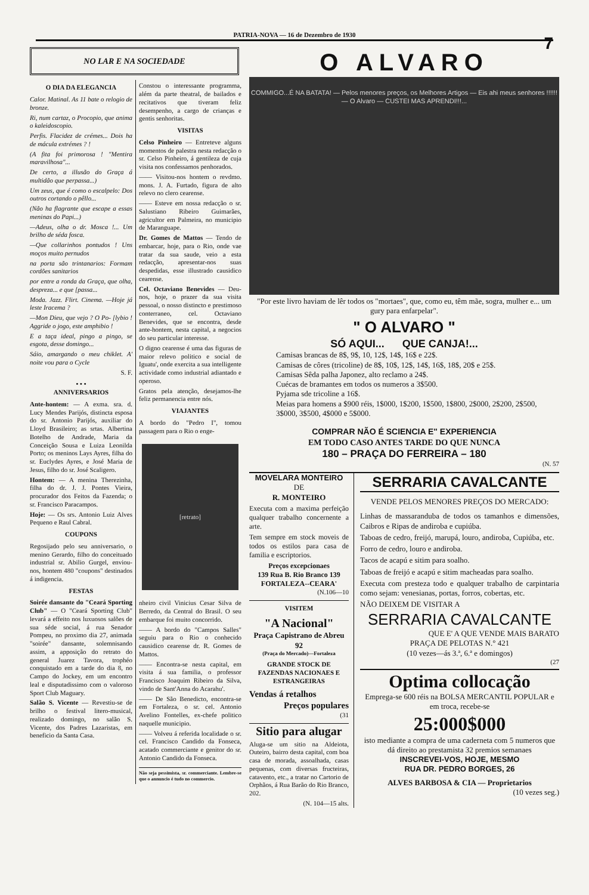PATRIA-NOVA — 16 de Dezembro de 1930
7
NO LAR E NA SOCIEDADE
O DIA DA ELEGANCIA
Calor. Matinal. As 11 bate o relogio de bronze.
Ri, num cartaz, o Procopio, que anima o kaleidoscopio.
Perfis. Flacidez de crémes... Dois ha de mácula extrémes ? !
(A fita foi primorosa ! "Mentira maravilhosa"...
De certo, a illusão do Graça á multidão que perpassa...)
Um zeus, que é como o escalpelo: Dos outros cortando o pêllo...
(Não ha flagrante que escape a essas meninas do Papi...)
—Adeus, olha o dr. Mosca !... Um brilho de séda fosca.
—Que collarinhos pontudos ! Uns moços muito pernudos
na porta são trintanarios: Formam cordões sanitarios
por entre a ronda da Graça, que olha, despreza... e que [passa...
Moda. Jazz. Flirt. Cinema. —Hoje já leste Iracema ?
—Mon Dieu, que vejo ? O Po- [lybio ! Aggride o jogo, este amphibio !
E a taça ideal, pingo a pingo, se esgota, desse domingo...
Sáio, amargando o meu chiklet. A' noite vou para o Cycle
S. F.
• • •
ANNIVERSARIOS
Ante-hontem: — A exma. sra. d. Lucy Mendes Parijós, distincta esposa do sr. Antonio Parijós, auxiliar do Lloyd Brasileiro; as srtas. Albertina Botelho de Andrade, Maria da Conceição Sousa e Luiza Leonilda Porto; os meninos Lays Ayres, filha do sr. Euclydes Ayres, e José Maria de Jesus, filho do sr. José Scaligero.
Hontem: — A menina Therezinha, filha do dr. J. J. Pontes Vieira, procurador dos Feitos da Fazenda; o sr. Francisco Paracampos.
Hoje: — Os srs. Antonio Luiz Alves Pequeno e Raul Cabral.
COUPONS
Regosijado pelo seu anniversario, o menino Gerardo, filho do conceituado industrial sr. Abilio Gurgel, enviou-nos, hontem 480 "coupons" destinados á indigencia.
FESTAS
Soirée dansante do "Ceará Sporting Club" — O "Ceará Sporting Club" levará a effeito nos luxuosos salões de sua séde social, á rua Senador Pompeu, no proximo dia 27, animada "soirée" dansante, solemnisando assim, a apposição do retrato do general Juarez Tavora, trophéo conquistado em a tarde do dia 8, no Campo do Jockey, em um encontro leal e disputadissimo com o valoroso Sport Club Maguary.
Salão S. Vicente — Revestiu-se de brilho o festival litero-musical, realizado domingo, no salão S. Vicente, dos Padres Lazaristas, em beneficio da Santa Casa.
Constou o interessante programma, além da parte theatral, de bailados e recitativos que tiveram feliz desempenho, a cargo de crianças e gentis senhoritas.
VISITAS
Celso Pinheiro — Entreteve alguns momentos de palestra nesta redacção o sr. Celso Pinheiro, á gentileza de cuja visita nos confessamos penhorados.
—— Visitou-nos hontem o revdmo. mons. J. A. Furtado, figura de alto relevo no clero cearense.
—— Esteve em nossa redacção o sr. Salustiano Ribeiro Guimarães, agricultor em Palmeira, no municipio de Maranguape.
Dr. Gomes de Mattos — Tendo de embarcar, hoje, para o Rio, onde vae tratar da sua saude, veio a esta redacção, apresentar-nos suas despedidas, esse illustrado causidico cearense.
Cel. Octaviano Benevides — Deu-nos, hoje, o prazer da sua visita pessoal, o nosso distincto e prestimoso conterraneo, cel. Octaviano Benevides, que se encontra, desde ante-hontem, nesta capital, a negocios do seu particular interesse.
O digno cearense é uma das figuras de maior relevo politico e social de Iguatu', onde exercita a sua intelligente actividade como industrial adiantado e operoso.
Gratos pela atenção, desejamos-lhe feliz permanencia entre nós.
VIAJANTES
A bordo do "Pedro I", tomou passagem para o Rio o enge-
[retrato]
nheiro civil Vinicius Cesar Silva de Berredo, da Central do Brasil. O seu embarque foi muito concorrido.
—— A bordo do "Campos Salles" seguiu para o Rio o conhecido causidico cearense dr. R. Gomes de Mattos.
—— Encontra-se nesta capital, em visita á sua familia, o professor Francisco Joaquim Ribeiro da Silva, vindo de Sant'Anna do Acarahu'.
—— De São Benedicto, encontra-se em Fortaleza, o sr. cel. Antonio Avelino Fontelles, ex-chefe politico naquelle municipio.
—— Volveu á referida localidade o sr. cel. Francisco Candido da Fonseca, acatado commerciante e genitor do sr. Antonio Candido da Fonseca.
Não seja pessimista, sr. commerciante. Lembre-se que o annuncio é tudo no commercio.
O ALVARO
COMMIGO...É NA BATATA! — Pelos menores preços, os Melhores Artigos — Eis ahi meus senhores !!!!!! — O Alvaro — CUSTEI MAS APRENDI!!!...
"Por este livro haviam de lêr todos os "mortaes", que, como eu, têm mãe, sogra, mulher e... um gury para enfarpelar".
" O ALVARO "
SÓ AQUI... QUE CANJA!...
Camisas brancas de 8$, 9$, 10, 12$, 14$, 16$ e 22$.
Camisas de côres (tricoline) de 8$, 10$, 12$, 14$, 16$, 18$, 20$ e 25$.
Camisas Sêda palha Japonez, alto reclamo a 24$.
Cuécas de bramantes em todos os numeros a 3$500.
Pyjama sde tricoline a 16$.
Meias para homens a $900 réis, 1$000, 1$200, 1$500, 1$800, 2$000, 2$200, 2$500, 3$000, 3$500, 4$000 e 5$000.
COMPRAR NÃO É SCIENCIA E" EXPERIENCIA
EM TODO CASO ANTES TARDE DO QUE NUNCA
180 – PRAÇA DO FERREIRA – 180
(N. 57
MOVELARA MONTEIRO
DE
R. MONTEIRO
Executa com a maxima perfeição qualquer trabalho concernente a arte.
Tem sempre em stock moveis de todos os estilos para casa de familia e escriptorios.
Preços excepcionaes
139 Rua B. Rio Branco 139
FORTALEZA--CEARA'
(N.106—10
VISITEM
"A Nacional"
Praça Capistrano de Abreu 92
(Praça do Mercado)—Fortaleza
GRANDE STOCK DE FAZENDAS NACIONAES E ESTRANGEIRAS
Vendas á retalhos
Preços populares
(31
Sitio para alugar
Aluga-se um sitio na Aldeiota, Outeiro, bairro desta capital, com boa casa de morada, assoalhada, casas pequenas, com diversas fructeiras, catavento, etc., a tratar no Cartorio de Orphãos, á Rua Barão do Rio Branco, 202.
(N. 104—15 alts.
SERRARIA CAVALCANTE
VENDE PELOS MENORES PREÇOS DO MERCADO:
Linhas de massaranduba de todos os tamanhos e dimensões, Caibros e Ripas de andiroba e cupiúba.
Taboas de cedro, freijó, marupá, louro, andiroba, Cupiúba, etc.
Forro de cedro, louro e andiroba.
Tacos de acapú e sitim para soalho.
Taboas de freijó e acapú e sitim macheadas para soalho.
Executa com presteza todo e qualquer trabalho de carpintaria como sejam: venesianas, portas, forros, cobertas, etc.
NÃO DEIXEM DE VISITAR A
SERRARIA CAVALCANTE
QUE E' A QUE VENDE MAIS BARATO
PRAÇA DE PELOTAS N.° 421
(10 vezes—ás 3.ª, 6.ª e domingos)
(27
Optima collocação
Emprega-se 600 réis na BOLSA MERCANTIL POPULAR e em troca, recebe-se
25:000$000
isto mediante a compra de uma caderneta com 5 numeros que dá direito ao prestamista 32 premios semanaes
INSCREVEI-VOS, HOJE, MESMO
RUA DR. PEDRO BORGES, 26
ALVES BARBOSA & CIA — Proprietarios
(10 vezes seg.)